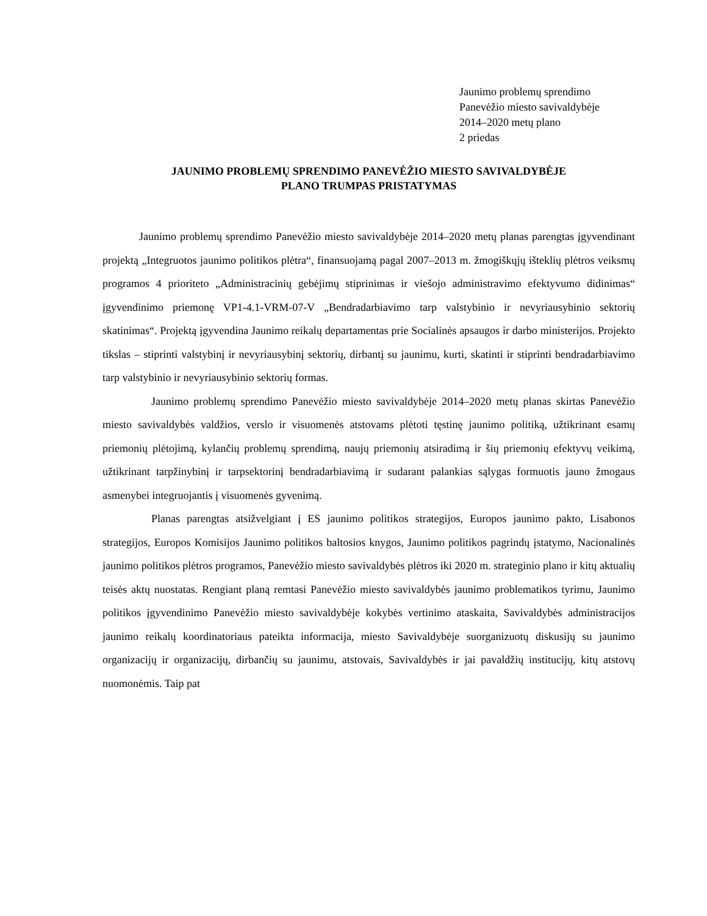Jaunimo problemų sprendimo
Panevėžio miesto savivaldybėje
2014–2020 metų plano
2 priedas
JAUNIMO PROBLEMŲ SPRENDIMO PANEVĖŽIO MIESTO SAVIVALDYBĖJE
PLANO TRUMPAS PRISTATYMAS
Jaunimo problemų sprendimo Panevėžio miesto savivaldybėje 2014–2020 metų planas parengtas įgyvendinant projektą „Integruotos jaunimo politikos plėtra“, finansuojamą pagal 2007–2013 m. žmogiškųjų išteklių plėtros veiksmų programos 4 prioriteto „Administracinių gebėjimų stiprinimas ir viešojo administravimo efektyvumo didinimas“ įgyvendinimo priemonę VP1-4.1-VRM-07-V „Bendradarbiavimo tarp valstybinio ir nevyriausybinio sektorių skatinimas“. Projektą įgyvendina Jaunimo reikalų departamentas prie Socialinės apsaugos ir darbo ministerijos. Projekto tikslas – stiprinti valstybinį ir nevyriausybinį sektorių, dirbantį su jaunimu, kurti, skatinti ir stiprinti bendradarbiavimo tarp valstybinio ir nevyriausybinio sektorių formas.
Jaunimo problemų sprendimo Panevėžio miesto savivaldybėje 2014–2020 metų planas skirtas Panevėžio miesto savivaldybės valdžios, verslo ir visuomenės atstovams plėtoti tęstinę jaunimo politiką, užtikrinant esamų priemonių plėtojimą, kylančių problemų sprendimą, naujų priemonių atsiradimą ir šių priemonių efektyvų veikimą, užtikrinant tarpžinybinį ir tarpsektorinį bendradarbiavimą ir sudarant palankias sąlygas formuotis jauno žmogaus asmenybei integruojantis į visuomenės gyvenimą.
Planas parengtas atsižvelgiant į ES jaunimo politikos strategijos, Europos jaunimo pakto, Lisabonos strategijos, Europos Komisijos Jaunimo politikos baltosios knygos, Jaunimo politikos pagrindų įstatymo, Nacionalinės jaunimo politikos plėtros programos, Panevėžio miesto savivaldybės plėtros iki 2020 m. strateginio plano ir kitų aktualių teisės aktų nuostatas. Rengiant planą remtasi Panevėžio miesto savivaldybės jaunimo problematikos tyrimu, Jaunimo politikos įgyvendinimo Panevėžio miesto savivaldybėje kokybės vertinimo ataskaita, Savivaldybės administracijos jaunimo reikalų koordinatoriaus pateikta informacija, miesto Savivaldybėje suorganizuotų diskusijų su jaunimo organizacijų ir organizacijų, dirbančių su jaunimu, atstovais, Savivaldybės ir jai pavaldžių institucijų, kitų atstovų nuomonėmis. Taip pat